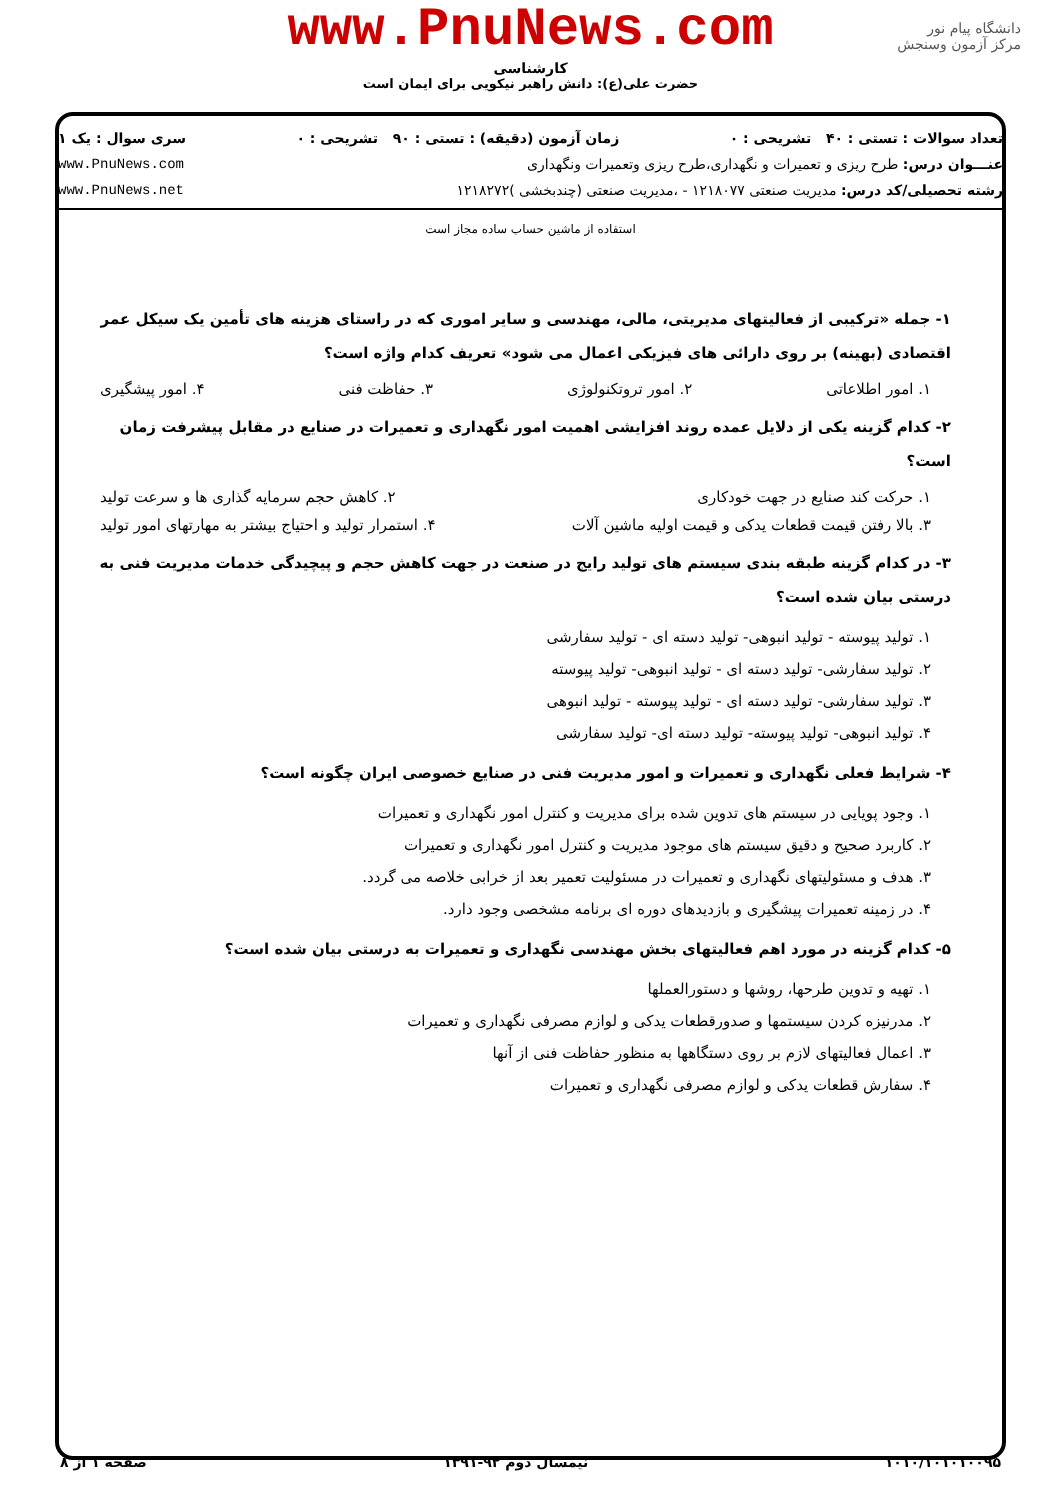www.PnuNews.com
کارشناسی
حضرت علی(ع): دانش راهبر نیکویی برای ایمان است
دانشگاه پیام نور
مرکز آزمون وسنجش
تعداد سوالات : تستی : ۴۰ تشریحی : ۰ زمان آزمون (دقیقه) : تستی : ۹۰ تشریحی : ۰ سری سوال : یک ۱
عنـــوان درس: طرح ریزی و تعمیرات و نگهداری،طرح ریزی وتعمیرات ونگهداری www.PnuNews.com
رشته تحصیلی/کد درس: مدیریت صنعتی ۱۲۱۸۰۷۷ - ،مدیریت صنعتی (چندبخشی )۱۲۱۸۲۷۲ www.PnuNews.net
استفاده از ماشین حساب ساده مجاز است
۱- جمله «ترکیبی از فعالیتهای مدیریتی، مالی، مهندسی و سایر اموری که در راستای هزینه های تأمین یک سیکل عمر اقتصادی (بهینه) بر روی دارائی های فیزیکی اعمال می شود» تعریف کدام واژه است؟
۱. امور اطلاعاتی ۲. امور تروتکنولوژی ۳. حفاظت فنی ۴. امور پیشگیری
۲- کدام گزینه یکی از دلایل عمده روند افزایشی اهمیت امور نگهداری و تعمیرات در صنایع در مقابل پیشرفت زمان است؟
۱. حرکت کند صنایع در جهت خودکاری ۲. کاهش حجم سرمایه گذاری ها و سرعت تولید
۳. بالا رفتن قیمت قطعات یدکی و قیمت اولیه ماشین آلات ۴. استمرار تولید و احتیاج بیشتر به مهارتهای امور تولید
۳- در کدام گزینه طبقه بندی سیستم های تولید رایج در صنعت در جهت کاهش حجم و پیچیدگی خدمات مدیریت فنی به درستی بیان شده است؟
۱. تولید پیوسته - تولید انبوهی- تولید دسته ای - تولید سفارشی
۲. تولید سفارشی- تولید دسته ای - تولید انبوهی- تولید پیوسته
۳. تولید سفارشی- تولید دسته ای - تولید پیوسته - تولید انبوهی
۴. تولید انبوهی- تولید پیوسته- تولید دسته ای- تولید سفارشی
۴- شرایط فعلی نگهداری و تعمیرات و امور مدیریت فنی در صنایع خصوصی ایران چگونه است؟
۱. وجود پویایی در سیستم های تدوین شده برای مدیریت و کنترل امور نگهداری و تعمیرات
۲. کاربرد صحیح و دقیق سیستم های موجود مدیریت و کنترل امور نگهداری و تعمیرات
۳. هدف و مسئولیتهای نگهداری و تعمیرات در مسئولیت تعمیر بعد از خرابی خلاصه می گردد.
۴. در زمینه تعمیرات پیشگیری و بازدیدهای دوره ای برنامه مشخصی وجود دارد.
۵- کدام گزینه در مورد اهم فعالیتهای بخش مهندسی نگهداری و تعمیرات به درستی بیان شده است؟
۱. تهیه و تدوین طرحها، روشها و دستورالعملها
۲. مدرنیزه کردن سیستمها و صدورقطعات یدکی و لوازم مصرفی نگهداری و تعمیرات
۳. اعمال فعالیتهای لازم بر روی دستگاهها به منظور حفاظت فنی از آنها
۴. سفارش قطعات یدکی و لوازم مصرفی نگهداری و تعمیرات
۱۰۱۰/۱۰۱۰۱۰۰۹۵ نیمسال دوم ۹۲-۱۳۹۱ صفحه ۱ از ۸